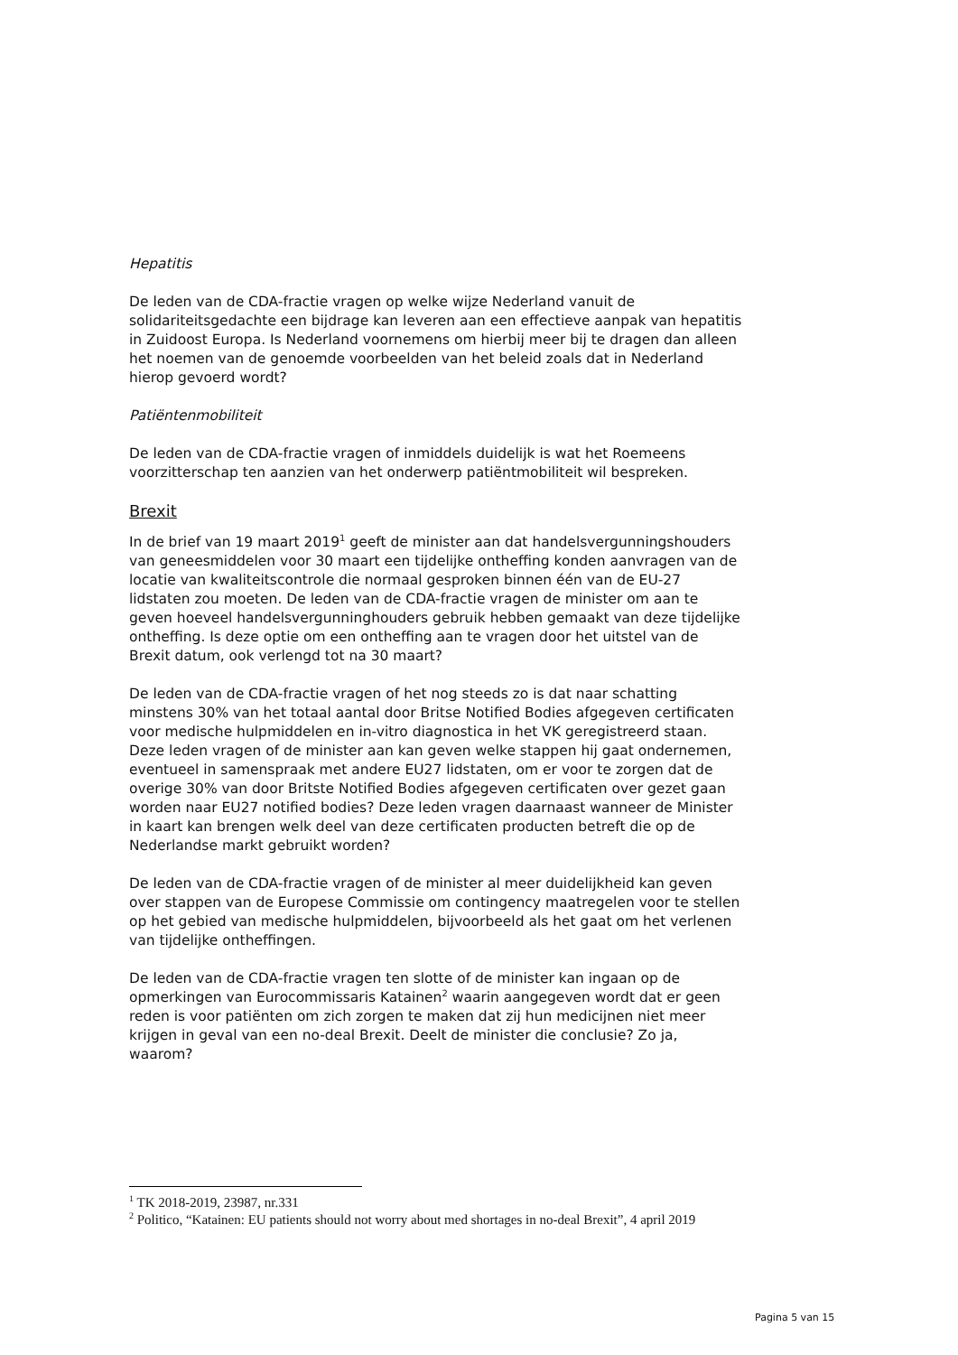Hepatitis
De leden van de CDA-fractie vragen op welke wijze Nederland vanuit de solidariteitsgedachte een bijdrage kan leveren aan een effectieve aanpak van hepatitis in Zuidoost Europa. Is Nederland voornemens om hierbij meer bij te dragen dan alleen het noemen van de genoemde voorbeelden van het beleid zoals dat in Nederland hierop gevoerd wordt?
Patiëntenmobiliteit
De leden van de CDA-fractie vragen of inmiddels duidelijk is wat het Roemeens voorzitterschap ten aanzien van het onderwerp patiëntmobiliteit wil bespreken.
Brexit
In de brief van 19 maart 2019<sup>1</sup> geeft de minister aan dat handelsvergunningshouders van geneesmiddelen voor 30 maart een tijdelijke ontheffing konden aanvragen van de locatie van kwaliteitscontrole die normaal gesproken binnen één van de EU-27 lidstaten zou moeten. De leden van de CDA-fractie vragen de minister om aan te geven hoeveel handelsvergunninghouders gebruik hebben gemaakt van deze tijdelijke ontheffing. Is deze optie om een ontheffing aan te vragen door het uitstel van de Brexit datum, ook verlengd tot na 30 maart?
De leden van de CDA-fractie vragen of het nog steeds zo is dat naar schatting minstens 30% van het totaal aantal door Britse Notified Bodies afgegeven certificaten voor medische hulpmiddelen en in-vitro diagnostica in het VK geregistreerd staan. Deze leden vragen of de minister aan kan geven welke stappen hij gaat ondernemen, eventueel in samenspraak met andere EU27 lidstaten, om er voor te zorgen dat de overige 30% van door Britste Notified Bodies afgegeven certificaten over gezet gaan worden naar EU27 notified bodies? Deze leden vragen daarnaast wanneer de Minister in kaart kan brengen welk deel van deze certificaten producten betreft die op de Nederlandse markt gebruikt worden?
De leden van de CDA-fractie vragen of de minister al meer duidelijkheid kan geven over stappen van de Europese Commissie om contingency maatregelen voor te stellen op het gebied van medische hulpmiddelen, bijvoorbeeld als het gaat om het verlenen van tijdelijke ontheffingen.
De leden van de CDA-fractie vragen ten slotte of de minister kan ingaan op de opmerkingen van Eurocommissaris Katainen<sup>2</sup> waarin aangegeven wordt dat er geen reden is voor patiënten om zich zorgen te maken dat zij hun medicijnen niet meer krijgen in geval van een no-deal Brexit. Deelt de minister die conclusie? Zo ja, waarom?
<sup>1</sup> TK 2018-2019, 23987, nr.331
<sup>2</sup> Politico, “Katainen: EU patients should not worry about med shortages in no-deal Brexit”, 4 april 2019
Pagina 5 van 15